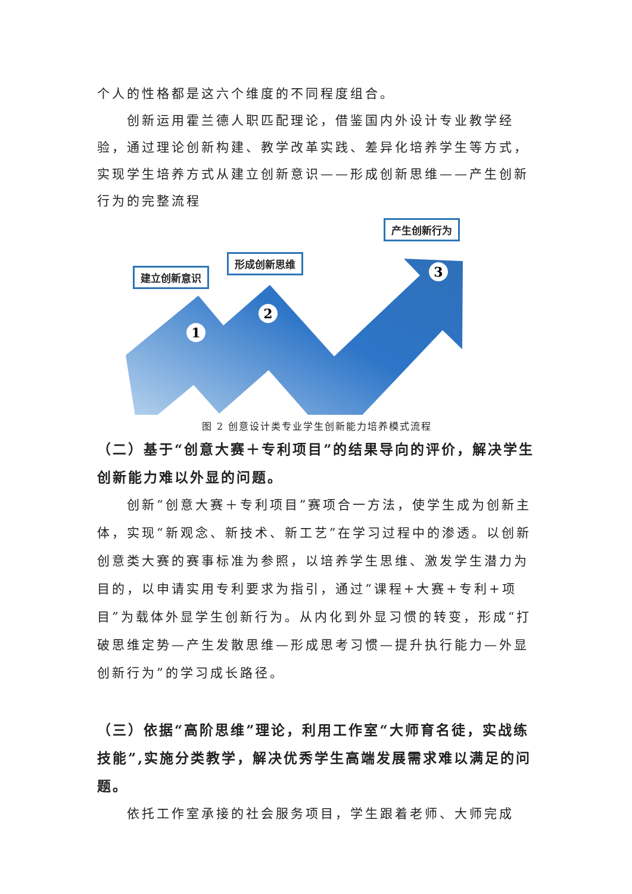个人的性格都是这六个维度的不同程度组合。
创新运用霍兰德人职匹配理论，借鉴国内外设计专业教学经验，通过理论创新构建、教学改革实践、差异化培养学生等方式，实现学生培养方式从建立创新意识——形成创新思维——产生创新行为的完整流程
1
2
3
建立创新意识
形成创新思维
产生创新行为
图 2 创意设计类专业学生创新能力培养模式流程
（二）基于“创意大赛＋专利项目”的结果导向的评价，解决学生创新能力难以外显的问题。
创新“创意大赛＋专利项目”赛项合一方法，使学生成为创新主体，实现“新观念、新技术、新工艺”在学习过程中的渗透。以创新创意类大赛的赛事标准为参照，以培养学生思维、激发学生潜力为目的，以申请实用专利要求为指引，通过“课程+大赛+专利+项目”为载体外显学生创新行为。从内化到外显习惯的转变，形成“打破思维定势—产生发散思维—形成思考习惯—提升执行能力—外显创新行为”的学习成长路径。
（三）依据“高阶思维”理论，利用工作室“大师育名徒，实战练技能”,实施分类教学，解决优秀学生高端发展需求难以满足的问题。
依托工作室承接的社会服务项目，学生跟着老师、大师完成